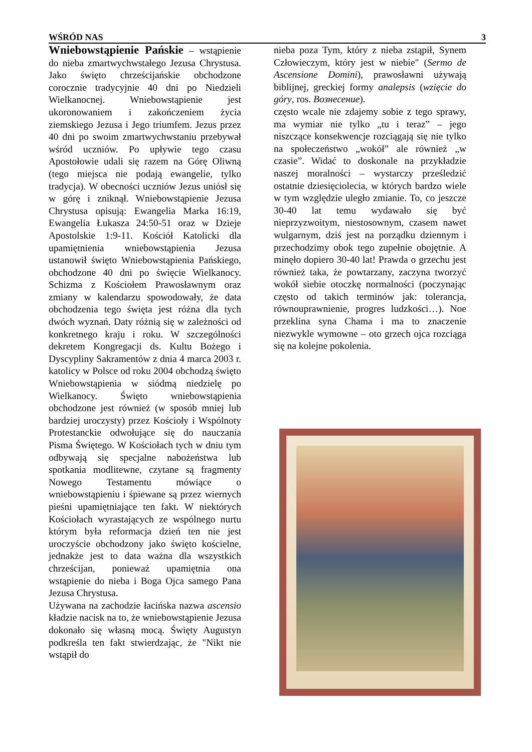WŚRÓD NAS 3
Wniebowstąpienie Pańskie
– wstąpienie do nieba zmartwychwstałego Jezusa Chrystusa. Jako święto chrześcijańskie obchodzone corocznie tradycyjnie 40 dni po Niedzieli Wielkanocnej. Wniebowstąpienie jest ukoronowaniem i zakończeniem życia ziemskiego Jezusa i Jego triumfem. Jezus przez 40 dni po swoim zmartwychwstaniu przebywał wśród uczniów. Po upływie tego czasu Apostołowie udali się razem na Górę Oliwną (tego miejsca nie podają ewangelie, tylko tradycja). W obecności uczniów Jezus uniósł się w górę i zniknął. Wniebowstąpienie Jezusa Chrystusa opisują: Ewangelia Marka 16:19, Ewangelia Łukasza 24:50-51 oraz w Dzieje Apostolskie 1:9-11. Kościół Katolicki dla upamiętnienia wniebowstąpienia Jezusa ustanowił święto Wniebowstąpienia Pańskiego, obchodzone 40 dni po święcie Wielkanocy. Schizma z Kościołem Prawosławnym oraz zmiany w kalendarzu spowodowały, że data obchodzenia tego święta jest różna dla tych dwóch wyznań. Daty różnią się w zależności od konkretnego kraju i roku. W szczególności dekretem Kongregacji ds. Kultu Bożego i Dyscypliny Sakramentów z dnia 4 marca 2003 r. katolicy w Polsce od roku 2004 obchodzą święto Wniebowstąpienia w siódmą niedzielę po Wielkanocy. Święto wniebowstąpienia obchodzone jest również (w sposób mniej lub bardziej uroczysty) przez Kościoły i Wspólnoty Protestanckie odwołujące się do nauczania Pisma Świętego. W Kościołach tych w dniu tym odbywają się specjalne nabożeństwa lub spotkania modlitewne, czytane są fragmenty Nowego Testamentu mówiące o wniebowstąpieniu i śpiewane są przez wiernych pieśni upamiętniające ten fakt. W niektórych Kościołach wyrastających ze wspólnego nurtu którym była reformacja dzień ten nie jest uroczyście obchodzony jako święto kościelne, jednakże jest to data ważna dla wszystkich chrześcijan, ponieważ upamiętnia ona wstąpienie do nieba i Boga Ojca samego Pana Jezusa Chrystusa.
Używana na zachodzie łacińska nazwa ascensio kładzie nacisk na to, że wniebowstąpienie Jezusa dokonało się własną mocą. Święty Augustyn podkreśla ten fakt stwierdzając, że "Nikt nie wstąpił do
nieba poza Tym, który z nieba zstąpił, Synem Człowieczym, który jest w niebie" (Sermo de Ascensione Domini), prawosławni używają biblijnej, greckiej formy analepsis (wzięcie do góry, ros. Вознесение).
często wcale nie zdajemy sobie z tego sprawy, ma wymiar nie tylko „tu i teraz” – jego niszczące konsekwencje rozciągają się nie tylko na społeczeństwo „wokół” ale również „w czasie”. Widać to doskonale na przykładzie naszej moralności – wystarczy prześledzić ostatnie dziesięciolecia, w których bardzo wiele w tym względzie uległo zmianie. To, co jeszcze 30-40 lat temu wydawało się być nieprzyzwoitym, niestosownym, czasem nawet wulgarnym, dziś jest na porządku dziennym i przechodzimy obok tego zupełnie obojętnie. A minęło dopiero 30-40 lat! Prawda o grzechu jest również taka, że powtarzany, zaczyna tworzyć wokół siebie otoczkę normalności (poczynając często od takich terminów jak: tolerancja, równouprawnienie, progres ludzkości…). Noe przeklina syna Chama i ma to znaczenie niezwykle wymowne – oto grzech ojca rozciąga się na kolejne pokolenia.